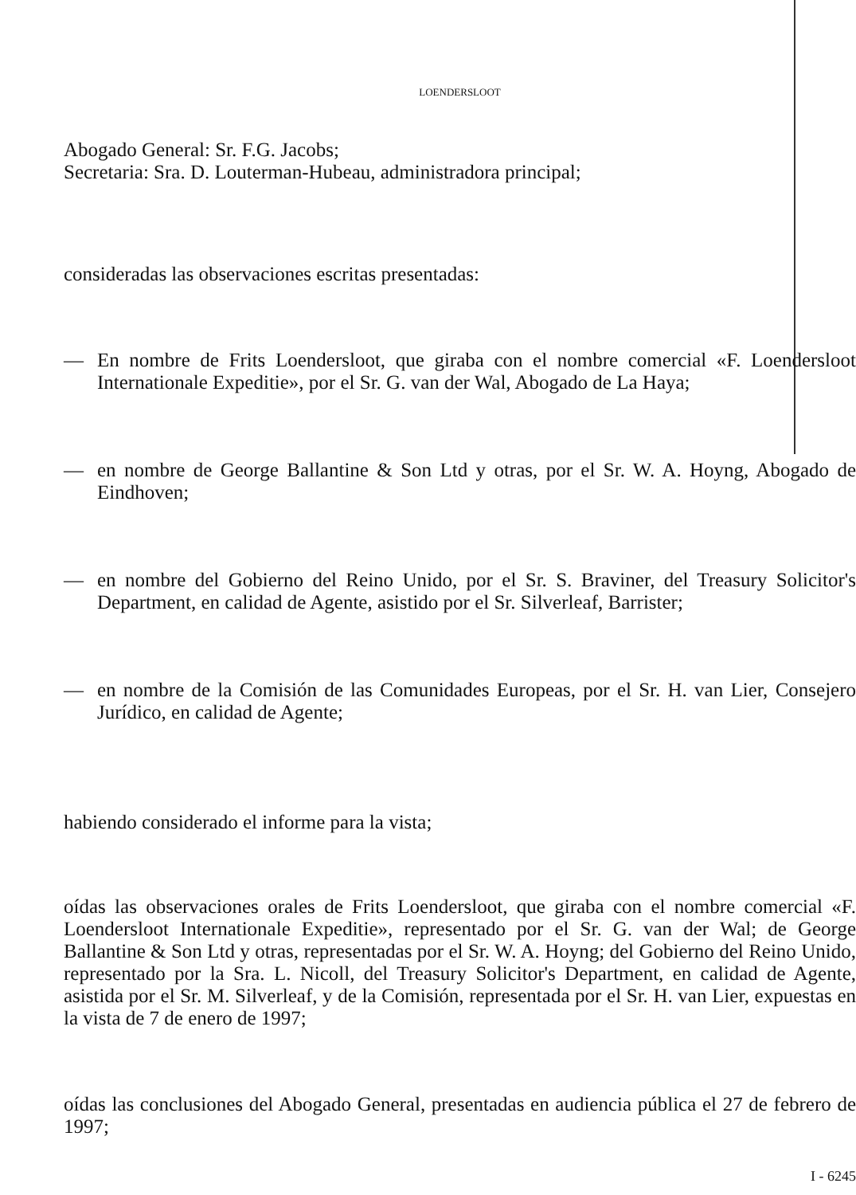LOENDERSLOOT
Abogado General: Sr. F.G. Jacobs;
Secretaria: Sra. D. Louterman-Hubeau, administradora principal;
consideradas las observaciones escritas presentadas:
— En nombre de Frits Loendersloot, que giraba con el nombre comercial «F. Loendersloot Internationale Expeditie», por el Sr. G. van der Wal, Abogado de La Haya;
— en nombre de George Ballantine & Son Ltd y otras, por el Sr. W. A. Hoyng, Abogado de Eindhoven;
— en nombre del Gobierno del Reino Unido, por el Sr. S. Braviner, del Treasury Solicitor's Department, en calidad de Agente, asistido por el Sr. Silverleaf, Barrister;
— en nombre de la Comisión de las Comunidades Europeas, por el Sr. H. van Lier, Consejero Jurídico, en calidad de Agente;
habiendo considerado el informe para la vista;
oídas las observaciones orales de Frits Loendersloot, que giraba con el nombre comercial «F. Loendersloot Internationale Expeditie», representado por el Sr. G. van der Wal; de George Ballantine & Son Ltd y otras, representadas por el Sr. W. A. Hoyng; del Gobierno del Reino Unido, representado por la Sra. L. Nicoll, del Treasury Solicitor's Department, en calidad de Agente, asistida por el Sr. M. Silverleaf, y de la Comisión, representada por el Sr. H. van Lier, expuestas en la vista de 7 de enero de 1997;
oídas las conclusiones del Abogado General, presentadas en audiencia pública el 27 de febrero de 1997;
I - 6245